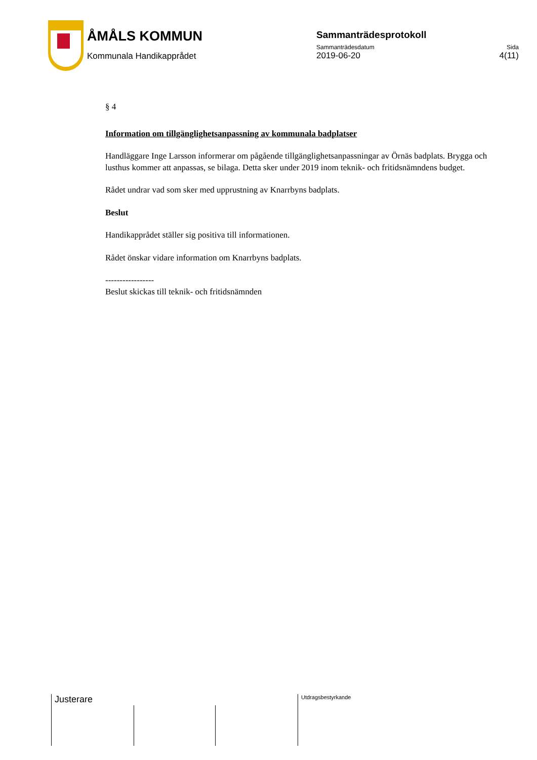ÅMÅLS KOMMUN
Kommunala Handikapprådet
Sammanträdesprotokoll
Sammanträdesdatum Sida
2019-06-20 4(11)
§ 4
Information om tillgänglighetsanpassning av kommunala badplatser
Handläggare Inge Larsson informerar om pågående tillgänglighetsanpassningar av Örnäs badplats. Brygga och lusthus kommer att anpassas, se bilaga. Detta sker under 2019 inom teknik- och fritidsnämndens budget.
Rådet undrar vad som sker med upprustning av Knarrbyns badplats.
Beslut
Handikapprådet ställer sig positiva till informationen.
Rådet önskar vidare information om Knarrbyns badplats.
-----------------
Beslut skickas till teknik- och fritidsnämnden
Justerare Utdragsbestyrkande